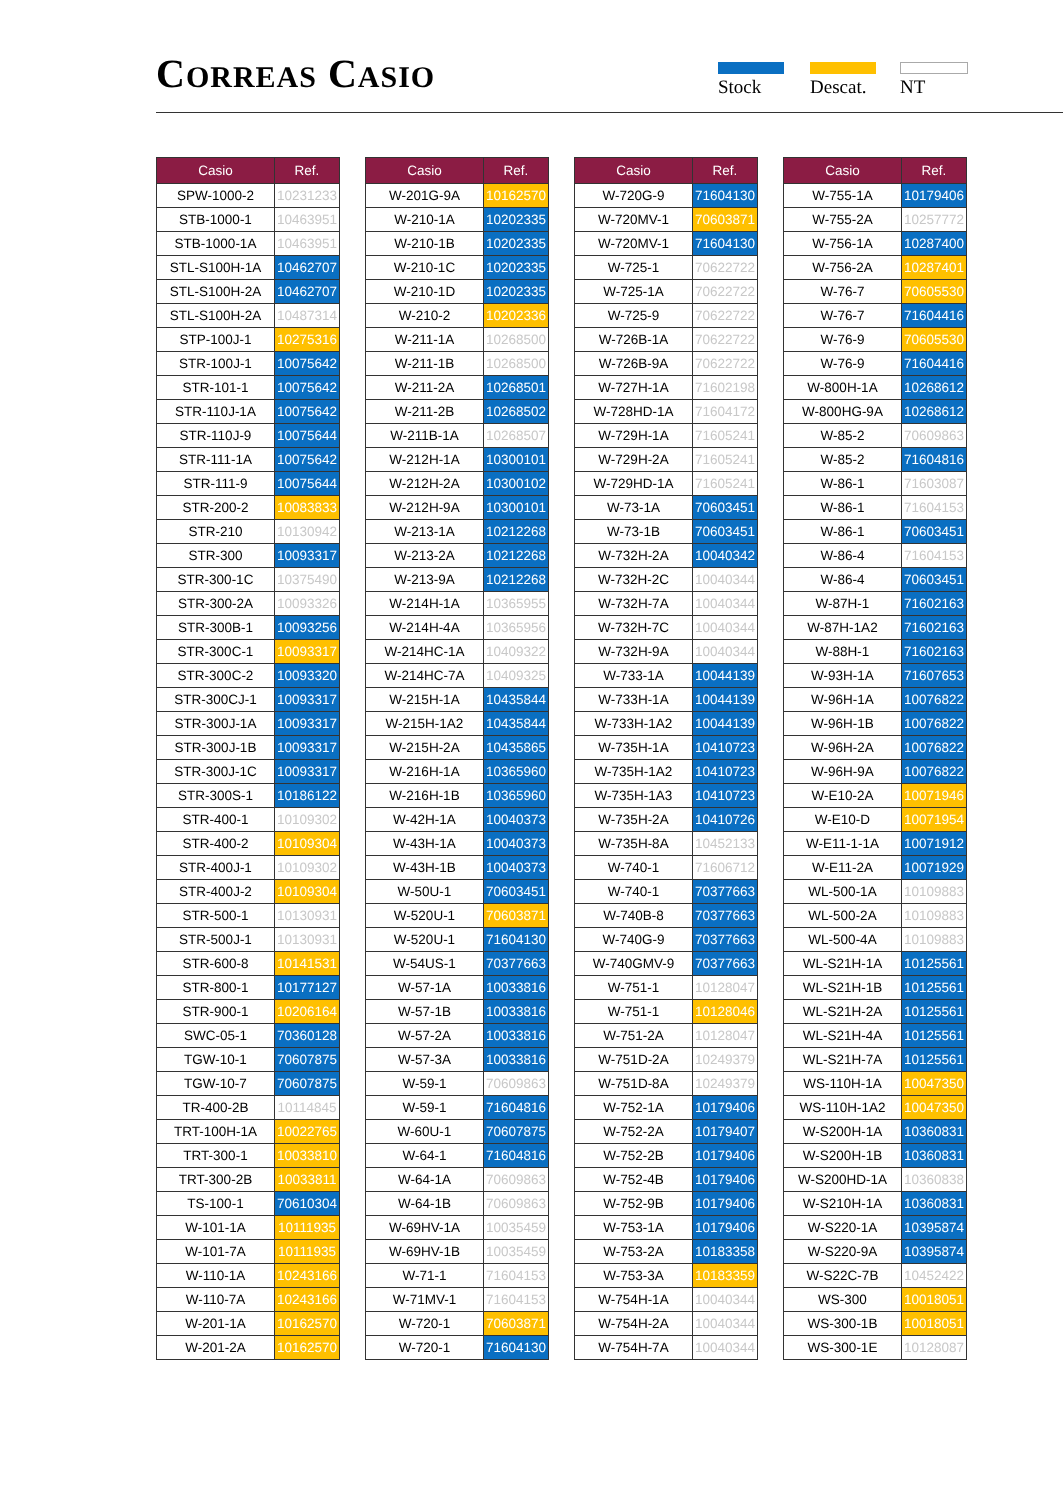CORREAS CASIO Stock Descat. NT
| Casio | Ref. |
| --- | --- |
| SPW-1000-2 | 10231233 |
| STB-1000-1 | 10463951 |
| STB-1000-1A | 10463951 |
| STL-S100H-1A | 10462707 |
| STL-S100H-2A | 10462707 |
| STL-S100H-2A | 10487314 |
| STP-100J-1 | 10275316 |
| STR-100J-1 | 10075642 |
| STR-101-1 | 10075642 |
| STR-110J-1A | 10075642 |
| STR-110J-9 | 10075644 |
| STR-111-1A | 10075642 |
| STR-111-9 | 10075644 |
| STR-200-2 | 10083833 |
| STR-210 | 10130942 |
| STR-300 | 10093317 |
| STR-300-1C | 10375490 |
| STR-300-2A | 10093326 |
| STR-300B-1 | 10093256 |
| STR-300C-1 | 10093317 |
| STR-300C-2 | 10093320 |
| STR-300CJ-1 | 10093317 |
| STR-300J-1A | 10093317 |
| STR-300J-1B | 10093317 |
| STR-300J-1C | 10093317 |
| STR-300S-1 | 10186122 |
| STR-400-1 | 10109302 |
| STR-400-2 | 10109304 |
| STR-400J-1 | 10109302 |
| STR-400J-2 | 10109304 |
| STR-500-1 | 10130931 |
| STR-500J-1 | 10130931 |
| STR-600-8 | 10141531 |
| STR-800-1 | 10177127 |
| STR-900-1 | 10206164 |
| SWC-05-1 | 70360128 |
| TGW-10-1 | 70607875 |
| TGW-10-7 | 70607875 |
| TR-400-2B | 10114845 |
| TRT-100H-1A | 10022765 |
| TRT-300-1 | 10033810 |
| TRT-300-2B | 10033811 |
| TS-100-1 | 70610304 |
| W-101-1A | 10111935 |
| W-101-7A | 10111935 |
| W-110-1A | 10243166 |
| W-110-7A | 10243166 |
| W-201-1A | 10162570 |
| W-201-2A | 10162570 |
| Casio | Ref. |
| --- | --- |
| W-201G-9A | 10162570 |
| W-210-1A | 10202335 |
| W-210-1B | 10202335 |
| W-210-1C | 10202335 |
| W-210-1D | 10202335 |
| W-210-2 | 10202336 |
| W-211-1A | 10268500 |
| W-211-1B | 10268500 |
| W-211-2A | 10268501 |
| W-211-2B | 10268502 |
| W-211B-1A | 10268507 |
| W-212H-1A | 10300101 |
| W-212H-2A | 10300102 |
| W-212H-9A | 10300101 |
| W-213-1A | 10212268 |
| W-213-2A | 10212268 |
| W-213-9A | 10212268 |
| W-214H-1A | 10365955 |
| W-214H-4A | 10365956 |
| W-214HC-1A | 10409322 |
| W-214HC-7A | 10409325 |
| W-215H-1A | 10435844 |
| W-215H-1A2 | 10435844 |
| W-215H-2A | 10435865 |
| W-216H-1A | 10365960 |
| W-216H-1B | 10365960 |
| W-42H-1A | 10040373 |
| W-43H-1A | 10040373 |
| W-43H-1B | 10040373 |
| W-50U-1 | 70603451 |
| W-520U-1 | 70603871 |
| W-520U-1 | 71604130 |
| W-54US-1 | 70377663 |
| W-57-1A | 10033816 |
| W-57-1B | 10033816 |
| W-57-2A | 10033816 |
| W-57-3A | 10033816 |
| W-59-1 | 70609863 |
| W-59-1 | 71604816 |
| W-60U-1 | 70607875 |
| W-64-1 | 71604816 |
| W-64-1A | 70609863 |
| W-64-1B | 70609863 |
| W-69HV-1A | 10035459 |
| W-69HV-1B | 10035459 |
| W-71-1 | 71604153 |
| W-71MV-1 | 71604153 |
| W-720-1 | 70603871 |
| W-720-1 | 71604130 |
| Casio | Ref. |
| --- | --- |
| W-720G-9 | 71604130 |
| W-720MV-1 | 70603871 |
| W-720MV-1 | 71604130 |
| W-725-1 | 70622722 |
| W-725-1A | 70622722 |
| W-725-9 | 70622722 |
| W-726B-1A | 70622722 |
| W-726B-9A | 70622722 |
| W-727H-1A | 71602198 |
| W-728HD-1A | 71604172 |
| W-729H-1A | 71605241 |
| W-729H-2A | 71605241 |
| W-729HD-1A | 71605241 |
| W-73-1A | 70603451 |
| W-73-1B | 70603451 |
| W-732H-2A | 10040342 |
| W-732H-2C | 10040344 |
| W-732H-7A | 10040344 |
| W-732H-7C | 10040344 |
| W-732H-9A | 10040344 |
| W-733-1A | 10044139 |
| W-733H-1A | 10044139 |
| W-733H-1A2 | 10044139 |
| W-735H-1A | 10410723 |
| W-735H-1A2 | 10410723 |
| W-735H-1A3 | 10410723 |
| W-735H-2A | 10410726 |
| W-735H-8A | 10452133 |
| W-740-1 | 71606712 |
| W-740-1 | 70377663 |
| W-740B-8 | 70377663 |
| W-740G-9 | 70377663 |
| W-740GMV-9 | 70377663 |
| W-751-1 | 10128047 |
| W-751-1 | 10128046 |
| W-751-2A | 10128047 |
| W-751D-2A | 10249379 |
| W-751D-8A | 10249379 |
| W-752-1A | 10179406 |
| W-752-2A | 10179407 |
| W-752-2B | 10179406 |
| W-752-4B | 10179406 |
| W-752-9B | 10179406 |
| W-753-1A | 10179406 |
| W-753-2A | 10183358 |
| W-753-3A | 10183359 |
| W-754H-1A | 10040344 |
| W-754H-2A | 10040344 |
| W-754H-7A | 10040344 |
| Casio | Ref. |
| --- | --- |
| W-755-1A | 10179406 |
| W-755-2A | 10257772 |
| W-756-1A | 10287400 |
| W-756-2A | 10287401 |
| W-76-7 | 70605530 |
| W-76-7 | 71604416 |
| W-76-9 | 70605530 |
| W-76-9 | 71604416 |
| W-800H-1A | 10268612 |
| W-800HG-9A | 10268612 |
| W-85-2 | 70609863 |
| W-85-2 | 71604816 |
| W-86-1 | 71603087 |
| W-86-1 | 71604153 |
| W-86-1 | 70603451 |
| W-86-4 | 71604153 |
| W-86-4 | 70603451 |
| W-87H-1 | 71602163 |
| W-87H-1A2 | 71602163 |
| W-88H-1 | 71602163 |
| W-93H-1A | 71607653 |
| W-96H-1A | 10076822 |
| W-96H-1B | 10076822 |
| W-96H-2A | 10076822 |
| W-96H-9A | 10076822 |
| W-E10-2A | 10071946 |
| W-E10-D | 10071954 |
| W-E11-1-1A | 10071912 |
| W-E11-2A | 10071929 |
| WL-500-1A | 10109883 |
| WL-500-2A | 10109883 |
| WL-500-4A | 10109883 |
| WL-S21H-1A | 10125561 |
| WL-S21H-1B | 10125561 |
| WL-S21H-2A | 10125561 |
| WL-S21H-4A | 10125561 |
| WL-S21H-7A | 10125561 |
| WS-110H-1A | 10047350 |
| WS-110H-1A2 | 10047350 |
| W-S200H-1A | 10360831 |
| W-S200H-1B | 10360831 |
| W-S200HD-1A | 10360838 |
| W-S210H-1A | 10360831 |
| W-S220-1A | 10395874 |
| W-S220-9A | 10395874 |
| W-S22C-7B | 10452422 |
| WS-300 | 10018051 |
| WS-300-1B | 10018051 |
| WS-300-1E | 10128087 |